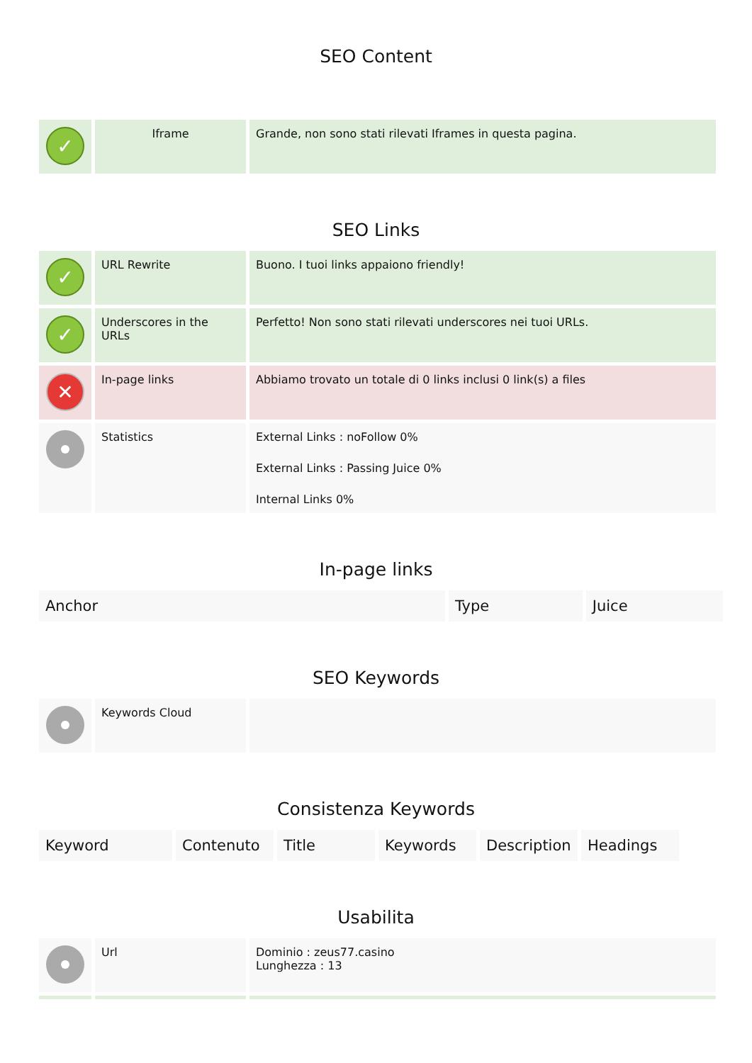SEO Content
| ✓ | Iframe | Grande, non sono stati rilevati Iframes in questa pagina. |
SEO Links
| ✓ | URL Rewrite | Buono. I tuoi links appaiono friendly! |
| ✓ | Underscores in the URLs | Perfetto! Non sono stati rilevati underscores nei tuoi URLs. |
| ✕ | In-page links | Abbiamo trovato un totale di 0 links inclusi 0 link(s) a files |
| | Statistics | External Links : noFollow 0% External Links : Passing Juice 0% Internal Links 0% |
In-page links
| Anchor | Type | Juice |
| --- | --- | --- |
SEO Keywords
| | Keywords Cloud | |
Consistenza Keywords
| Keyword | Contenuto | Title | Keywords | Description | Headings |
| --- | --- | --- | --- | --- | --- |
Usabilita
| | Url | Dominio : zeus77.casino Lunghezza : 13 |